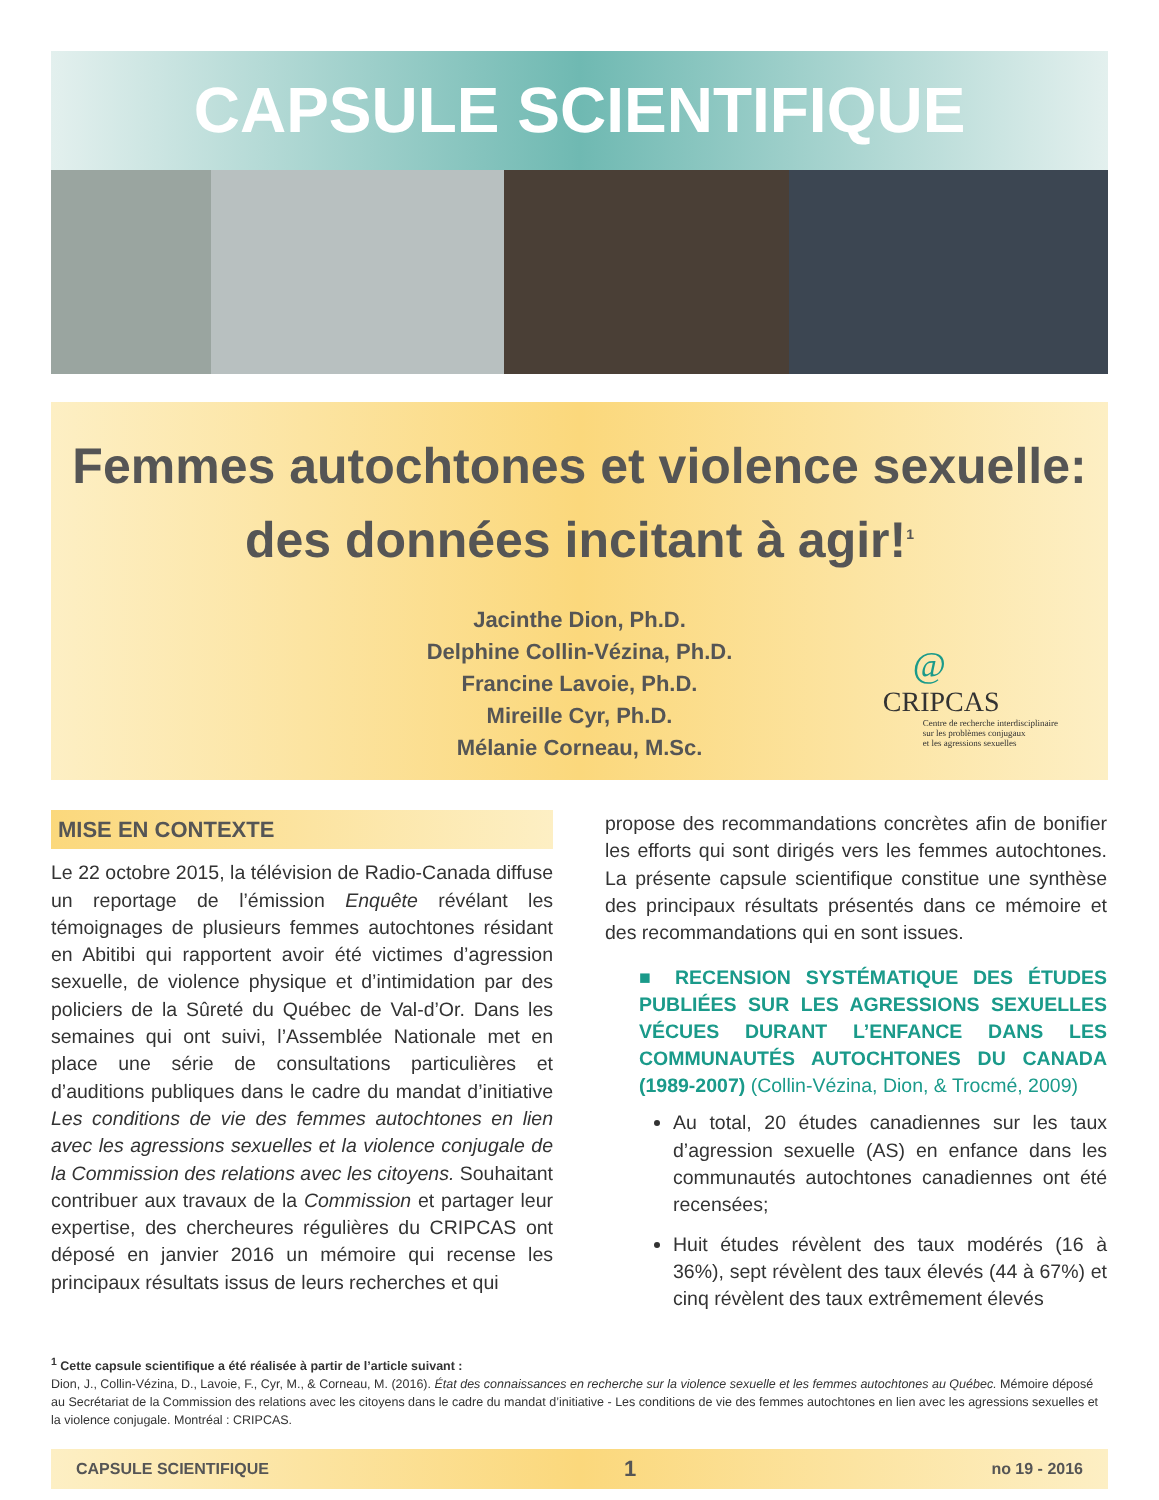CAPSULE SCIENTIFIQUE
Femmes autochtones et violence sexuelle:
des données incitant à agir!<sup>1</sup>
Jacinthe Dion, Ph.D.
Delphine Collin-Vézina, Ph.D.
Francine Lavoie, Ph.D.
Mireille Cyr, Ph.D.
Mélanie Corneau, M.Sc.
@
CRIPCAS
Centre de recherche interdisciplinaire
sur les problèmes conjugaux
et les agressions sexuelles
MISE EN CONTEXTE
Le 22 octobre 2015, la télévision de Radio-Canada diffuse un reportage de l’émission Enquête révélant les témoignages de plusieurs femmes autochtones résidant en Abitibi qui rapportent avoir été victimes d’agression sexuelle, de violence physique et d’intimidation par des policiers de la Sûreté du Québec de Val-d’Or. Dans les semaines qui ont suivi, l’Assemblée Nationale met en place une série de consultations particulières et d’auditions publiques dans le cadre du mandat d’initiative Les conditions de vie des femmes autochtones en lien avec les agressions sexuelles et la violence conjugale de la Commission des relations avec les citoyens. Souhaitant contribuer aux travaux de la Commission et partager leur expertise, des chercheures régulières du CRIPCAS ont déposé en janvier 2016 un mémoire qui recense les principaux résultats issus de leurs recherches et qui
propose des recommandations concrètes afin de bonifier les efforts qui sont dirigés vers les femmes autochtones. La présente capsule scientifique constitue une synthèse des principaux résultats présentés dans ce mémoire et des recommandations qui en sont issues.
■ RECENSION SYSTÉMATIQUE DES ÉTUDES PUBLIÉES SUR LES AGRESSIONS SEXUELLES VÉCUES DURANT L’ENFANCE DANS LES COMMUNAUTÉS AUTOCHTONES DU CANADA (1989-2007) (Collin-Vézina, Dion, & Trocmé, 2009)
Au total, 20 études canadiennes sur les taux d’agression sexuelle (AS) en enfance dans les communautés autochtones canadiennes ont été recensées;
Huit études révèlent des taux modérés (16 à 36%), sept révèlent des taux élevés (44 à 67%) et cinq révèlent des taux extrêmement élevés
<sup>1</sup> Cette capsule scientifique a été réalisée à partir de l’article suivant :
Dion, J., Collin-Vézina, D., Lavoie, F., Cyr, M., & Corneau, M. (2016). État des connaissances en recherche sur la violence sexuelle et les femmes autochtones au Québec. Mémoire déposé au Secrétariat de la Commission des relations avec les citoyens dans le cadre du mandat d’initiative - Les conditions de vie des femmes autochtones en lien avec les agressions sexuelles et la violence conjugale. Montréal : CRIPCAS.
CAPSULE SCIENTIFIQUE 1 no 19 - 2016